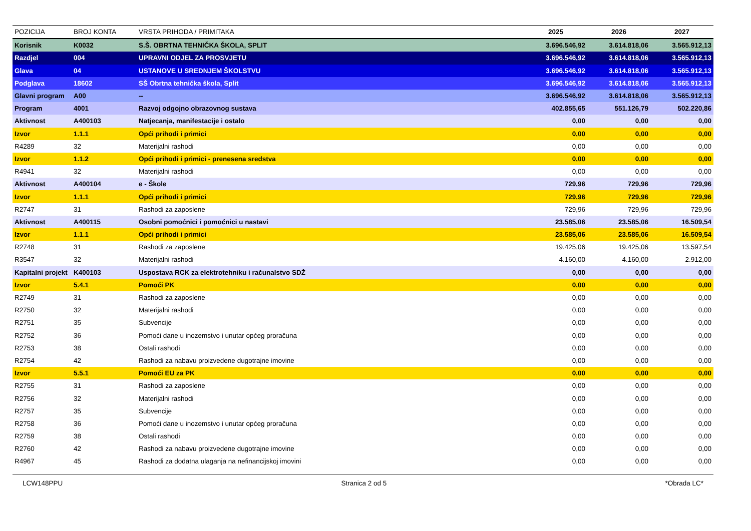| POZICIJA | BROJ KONTA | VRSTA PRIHODA / PRIMITAKA | 2025 | 2026 | 2027 |
| --- | --- | --- | --- | --- | --- |
| Korisnik | K0032 | S.Š. OBRTNA TEHNIČKA ŠKOLA, SPLIT | 3.696.546,92 | 3.614.818,06 | 3.565.912,13 |
| Razdjel | 004 | UPRAVNI ODJEL ZA PROSVJETU | 3.696.546,92 | 3.614.818,06 | 3.565.912,13 |
| Glava | 04 | USTANOVE U SREDNJEM ŠKOLSTVU | 3.696.546,92 | 3.614.818,06 | 3.565.912,13 |
| Podglava | 18602 | SŠ Obrtna tehnička škola, Split | 3.696.546,92 | 3.614.818,06 | 3.565.912,13 |
| Glavni program | A00 | -- | 3.696.546,92 | 3.614.818,06 | 3.565.912,13 |
| Program | 4001 | Razvoj odgojno obrazovnog sustava | 402.855,65 | 551.126,79 | 502.220,86 |
| Aktivnost | A400103 | Natjecanja, manifestacije i ostalo | 0,00 | 0,00 | 0,00 |
| Izvor | 1.1.1 | Opći prihodi i primici | 0,00 | 0,00 | 0,00 |
| R4289 | 32 | Materijalni rashodi | 0,00 | 0,00 | 0,00 |
| Izvor | 1.1.2 | Opći prihodi i primici - prenesena sredstva | 0,00 | 0,00 | 0,00 |
| R4941 | 32 | Materijalni rashodi | 0,00 | 0,00 | 0,00 |
| Aktivnost | A400104 | e - Škole | 729,96 | 729,96 | 729,96 |
| Izvor | 1.1.1 | Opći prihodi i primici | 729,96 | 729,96 | 729,96 |
| R2747 | 31 | Rashodi za zaposlene | 729,96 | 729,96 | 729,96 |
| Aktivnost | A400115 | Osobni pomoćnici i pomoćnici u nastavi | 23.585,06 | 23.585,06 | 16.509,54 |
| Izvor | 1.1.1 | Opći prihodi i primici | 23.585,06 | 23.585,06 | 16.509,54 |
| R2748 | 31 | Rashodi za zaposlene | 19.425,06 | 19.425,06 | 13.597,54 |
| R3547 | 32 | Materijalni rashodi | 4.160,00 | 4.160,00 | 2.912,00 |
| Kapitalni projekt | K400103 | Uspostava RCK za elektrotehniku i računalstvo SDŽ | 0,00 | 0,00 | 0,00 |
| Izvor | 5.4.1 | Pomoći PK | 0,00 | 0,00 | 0,00 |
| R2749 | 31 | Rashodi za zaposlene | 0,00 | 0,00 | 0,00 |
| R2750 | 32 | Materijalni rashodi | 0,00 | 0,00 | 0,00 |
| R2751 | 35 | Subvencije | 0,00 | 0,00 | 0,00 |
| R2752 | 36 | Pomoći dane u inozemstvo i unutar općeg proračuna | 0,00 | 0,00 | 0,00 |
| R2753 | 38 | Ostali rashodi | 0,00 | 0,00 | 0,00 |
| R2754 | 42 | Rashodi za nabavu proizvedene dugotrajne imovine | 0,00 | 0,00 | 0,00 |
| Izvor | 5.5.1 | Pomoći EU za PK | 0,00 | 0,00 | 0,00 |
| R2755 | 31 | Rashodi za zaposlene | 0,00 | 0,00 | 0,00 |
| R2756 | 32 | Materijalni rashodi | 0,00 | 0,00 | 0,00 |
| R2757 | 35 | Subvencije | 0,00 | 0,00 | 0,00 |
| R2758 | 36 | Pomoći dane u inozemstvo i unutar općeg proračuna | 0,00 | 0,00 | 0,00 |
| R2759 | 38 | Ostali rashodi | 0,00 | 0,00 | 0,00 |
| R2760 | 42 | Rashodi za nabavu proizvedene dugotrajne imovine | 0,00 | 0,00 | 0,00 |
| R4967 | 45 | Rashodi za dodatna ulaganja na nefinancijskoj imovini | 0,00 | 0,00 | 0,00 |
LCW148PPU Stranica 2 od 5 *Obrada LC*